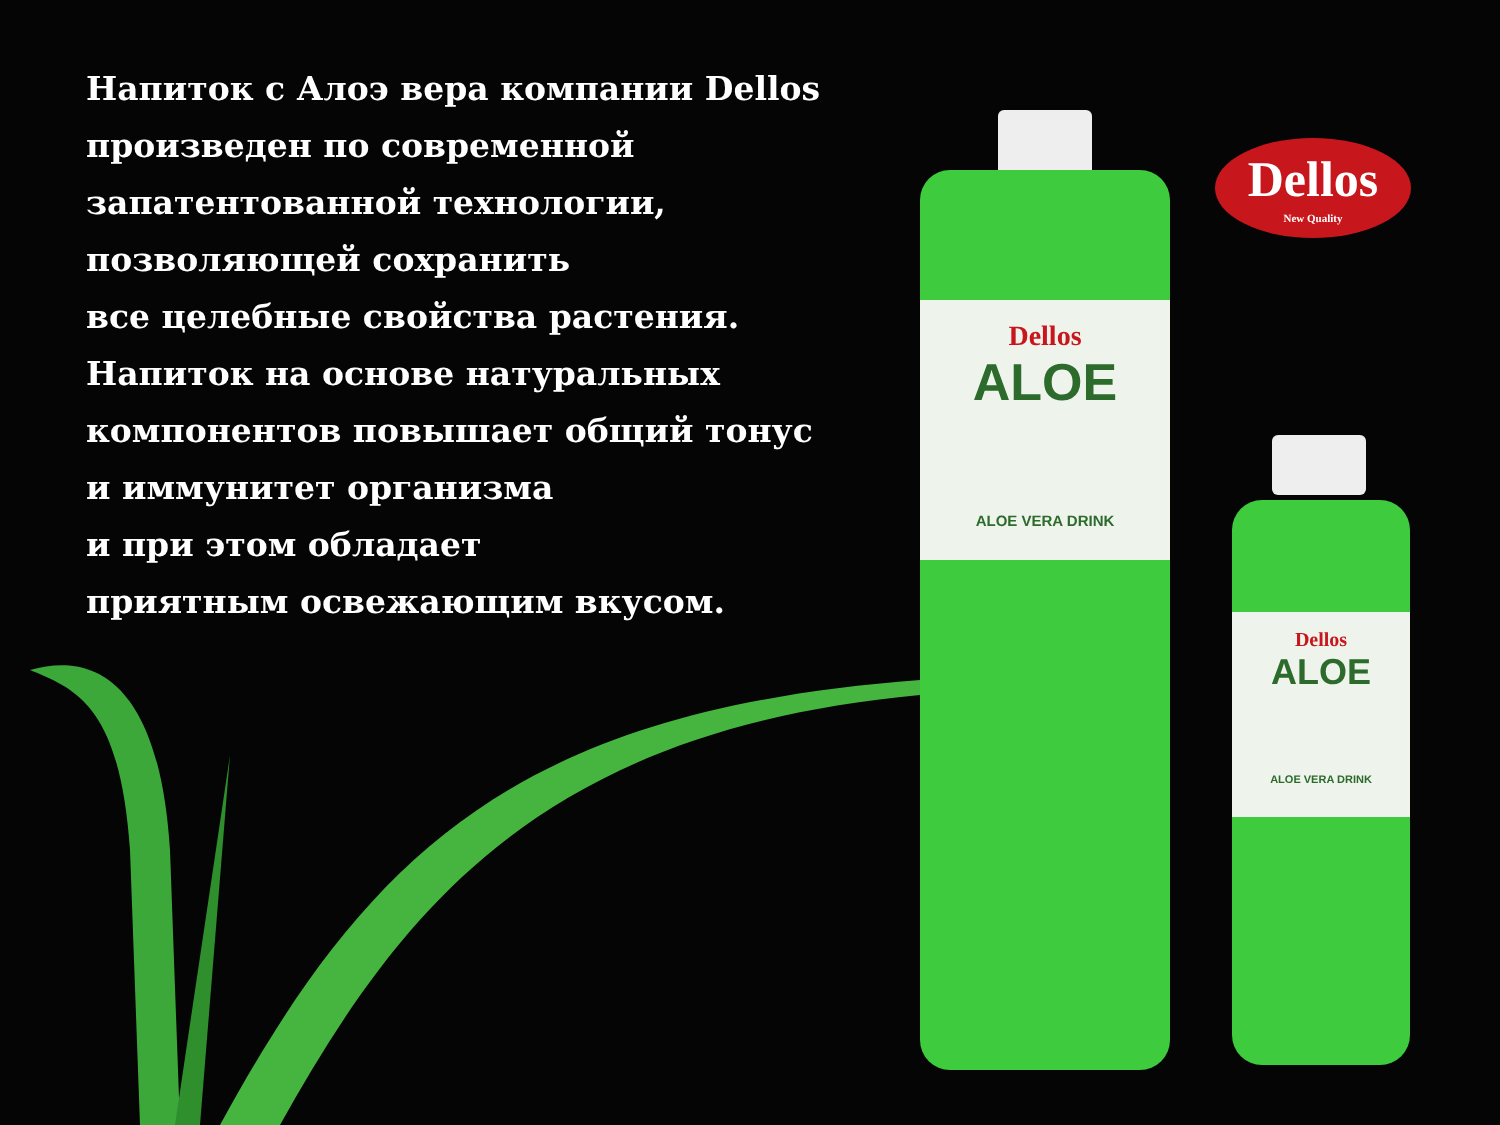Напиток с Алоэ вера компании Dellos
произведен по современной
запатентованной технологии,
позволяющей сохранить
все целебные свойства растения.
Напиток на основе натуральных
компонентов повышает общий тонус
и иммунитет организма
и при этом обладает
приятным освежающим вкусом.
Dellos
New Quality
Dellos
ALOE
ALOE VERA DRINK
Dellos
ALOE
ALOE VERA DRINK